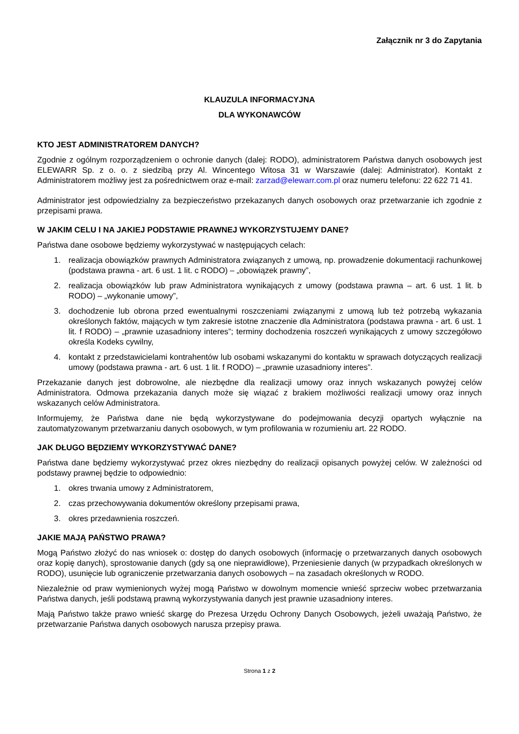Załącznik nr 3 do Zapytania
KLAUZULA INFORMACYJNA
DLA WYKONAWCÓW
KTO JEST ADMINISTRATOREM DANYCH?
Zgodnie z ogólnym rozporządzeniem o ochronie danych (dalej: RODO), administratorem Państwa danych osobowych jest ELEWARR Sp. z o. o. z siedzibą przy Al. Wincentego Witosa 31 w Warszawie (dalej: Administrator). Kontakt z Administratorem możliwy jest za pośrednictwem oraz e-mail: zarzad@elewarr.com.pl oraz numeru telefonu: 22 622 71 41.
Administrator jest odpowiedzialny za bezpieczeństwo przekazanych danych osobowych oraz przetwarzanie ich zgodnie z przepisami prawa.
W JAKIM CELU I NA JAKIEJ PODSTAWIE PRAWNEJ WYKORZYSTUJEMY DANE?
Państwa dane osobowe będziemy wykorzystywać w następujących celach:
1. realizacja obowiązków prawnych Administratora związanych z umową, np. prowadzenie dokumentacji rachunkowej (podstawa prawna - art. 6 ust. 1 lit. c RODO) – „obowiązek prawny”,
2. realizacja obowiązków lub praw Administratora wynikających z umowy (podstawa prawna – art. 6 ust. 1 lit. b RODO) – „wykonanie umowy”,
3. dochodzenie lub obrona przed ewentualnymi roszczeniami związanymi z umową lub też potrzebą wykazania określonych faktów, mających w tym zakresie istotne znaczenie dla Administratora (podstawa prawna - art. 6 ust. 1 lit. f RODO) – „prawnie uzasadniony interes”; terminy dochodzenia roszczeń wynikających z umowy szczegółowo określa Kodeks cywilny,
4. kontakt z przedstawicielami kontrahentów lub osobami wskazanymi do kontaktu w sprawach dotyczących realizacji umowy (podstawa prawna - art. 6 ust. 1 lit. f RODO) – „prawnie uzasadniony interes”.
Przekazanie danych jest dobrowolne, ale niezbędne dla realizacji umowy oraz innych wskazanych powyżej celów Administratora. Odmowa przekazania danych może się wiązać z brakiem możliwości realizacji umowy oraz innych wskazanych celów Administratora.
Informujemy, że Państwa dane nie będą wykorzystywane do podejmowania decyzji opartych wyłącznie na zautomatyzowanym przetwarzaniu danych osobowych, w tym profilowania w rozumieniu art. 22 RODO.
JAK DŁUGO BĘDZIEMY WYKORZYSTYWAĆ DANE?
Państwa dane będziemy wykorzystywać przez okres niezbędny do realizacji opisanych powyżej celów. W zależności od podstawy prawnej będzie to odpowiednio:
1. okres trwania umowy z Administratorem,
2. czas przechowywania dokumentów określony przepisami prawa,
3. okres przedawnienia roszczeń.
JAKIE MAJĄ PAŃSTWO PRAWA?
Mogą Państwo złożyć do nas wniosek o: dostęp do danych osobowych (informację o przetwarzanych danych osobowych oraz kopię danych), sprostowanie danych (gdy są one nieprawidłowe), Przeniesienie danych (w przypadkach określonych w RODO), usunięcie lub ograniczenie przetwarzania danych osobowych – na zasadach określonych w RODO.
Niezależnie od praw wymienionych wyżej mogą Państwo w dowolnym momencie wnieść sprzeciw wobec przetwarzania Państwa danych, jeśli podstawą prawną wykorzystywania danych jest prawnie uzasadniony interes.
Mają Państwo także prawo wnieść skargę do Prezesa Urzędu Ochrony Danych Osobowych, jeżeli uważają Państwo, że przetwarzanie Państwa danych osobowych narusza przepisy prawa.
Strona 1 z 2